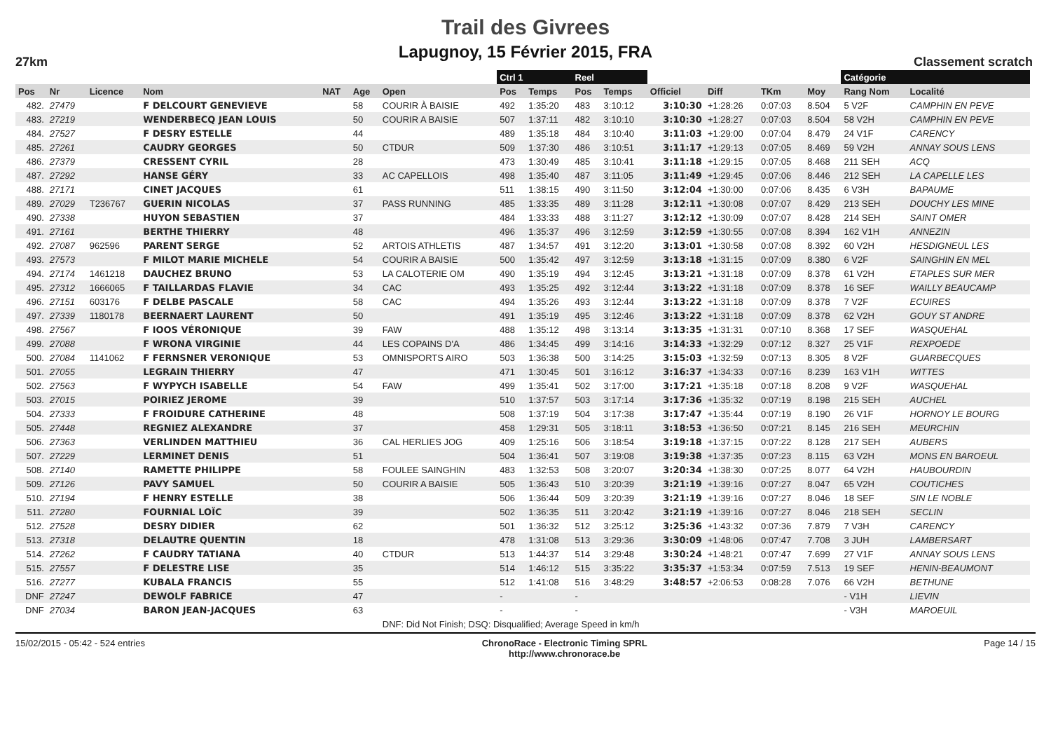Trail des Givrees
Lapugnoy, 15 Février 2015, FRA
27km Classement scratch
| | | | | | | | Ctrl 1 | | Reel | | | | | | Catégorie | | |
| --- | --- | --- | --- | --- | --- | --- | --- | --- | --- | --- | --- | --- | --- | --- | --- | --- | --- |
| Pos | Nr | Licence | Nom | NAT | Age | Open | Pos | Temps | Pos | Temps | Officiel | Diff | TKm | Moy | Rang Nom | Localité | |
| 482. | 27479 | | F DELCOURT GENEVIEVE | | 58 | COURIR À BAISIE | 492 | 1:35:20 | 483 | 3:10:12 | 3:10:30 | +1:28:26 | 0:07:03 | 8.504 | 5 V2F | CAMPHIN EN PEVE | |
| 483. | 27219 | | WENDERBECQ JEAN LOUIS | | 50 | COURIR A BAISIE | 507 | 1:37:11 | 482 | 3:10:10 | 3:10:30 | +1:28:27 | 0:07:03 | 8.504 | 58 V2H | CAMPHIN EN PEVE | |
| 484. | 27527 | | F DESRY ESTELLE | | 44 | | 489 | 1:35:18 | 484 | 3:10:40 | 3:11:03 | +1:29:00 | 0:07:04 | 8.479 | 24 V1F | CARENCY | |
| 485. | 27261 | | CAUDRY GEORGES | | 50 | CTDUR | 509 | 1:37:30 | 486 | 3:10:51 | 3:11:17 | +1:29:13 | 0:07:05 | 8.469 | 59 V2H | ANNAY SOUS LENS | |
| 486. | 27379 | | CRESSENT CYRIL | | 28 | | 473 | 1:30:49 | 485 | 3:10:41 | 3:11:18 | +1:29:15 | 0:07:05 | 8.468 | 211 SEH | ACQ | |
| 487. | 27292 | | HANSE GÉRY | | 33 | AC CAPELLOIS | 498 | 1:35:40 | 487 | 3:11:05 | 3:11:49 | +1:29:45 | 0:07:06 | 8.446 | 212 SEH | LA CAPELLE LES | |
| 488. | 27171 | | CINET JACQUES | | 61 | | 511 | 1:38:15 | 490 | 3:11:50 | 3:12:04 | +1:30:00 | 0:07:06 | 8.435 | 6 V3H | BAPAUME | |
| 489. | 27029 | T236767 | GUERIN NICOLAS | | 37 | PASS RUNNING | 485 | 1:33:35 | 489 | 3:11:28 | 3:12:11 | +1:30:08 | 0:07:07 | 8.429 | 213 SEH | DOUCHY LES MINE | |
| 490. | 27338 | | HUYON SEBASTIEN | | 37 | | 484 | 1:33:33 | 488 | 3:11:27 | 3:12:12 | +1:30:09 | 0:07:07 | 8.428 | 214 SEH | SAINT OMER | |
| 491. | 27161 | | BERTHE THIERRY | | 48 | | 496 | 1:35:37 | 496 | 3:12:59 | 3:12:59 | +1:30:55 | 0:07:08 | 8.394 | 162 V1H | ANNEZIN | |
| 492. | 27087 | 962596 | PARENT SERGE | | 52 | ARTOIS ATHLETIS | 487 | 1:34:57 | 491 | 3:12:20 | 3:13:01 | +1:30:58 | 0:07:08 | 8.392 | 60 V2H | HESDIGNEUL LES | |
| 493. | 27573 | | F MILOT MARIE MICHELE | | 54 | COURIR A BAISIE | 500 | 1:35:42 | 497 | 3:12:59 | 3:13:18 | +1:31:15 | 0:07:09 | 8.380 | 6 V2F | SAINGHIN EN MEL | |
| 494. | 27174 | 1461218 | DAUCHEZ BRUNO | | 53 | LA CALOTERIE OM | 490 | 1:35:19 | 494 | 3:12:45 | 3:13:21 | +1:31:18 | 0:07:09 | 8.378 | 61 V2H | ETAPLES SUR MER | |
| 495. | 27312 | 1666065 | F TAILLARDAS FLAVIE | | 34 | CAC | 493 | 1:35:25 | 492 | 3:12:44 | 3:13:22 | +1:31:18 | 0:07:09 | 8.378 | 16 SEF | WAILLY BEAUCAMP | |
| 496. | 27151 | 603176 | F DELBE PASCALE | | 58 | CAC | 494 | 1:35:26 | 493 | 3:12:44 | 3:13:22 | +1:31:18 | 0:07:09 | 8.378 | 7 V2F | ECUIRES | |
| 497. | 27339 | 1180178 | BEERNAERT LAURENT | | 50 | | 491 | 1:35:19 | 495 | 3:12:46 | 3:13:22 | +1:31:18 | 0:07:09 | 8.378 | 62 V2H | GOUY ST ANDRE | |
| 498. | 27567 | | F IOOS VÉRONIQUE | | 39 | FAW | 488 | 1:35:12 | 498 | 3:13:14 | 3:13:35 | +1:31:31 | 0:07:10 | 8.368 | 17 SEF | WASQUEHAL | |
| 499. | 27088 | | F WRONA VIRGINIE | | 44 | LES COPAINS D'A | 486 | 1:34:45 | 499 | 3:14:16 | 3:14:33 | +1:32:29 | 0:07:12 | 8.327 | 25 V1F | REXPOEDE | |
| 500. | 27084 | 1141062 | F FERNSNER VERONIQUE | | 53 | OMNISPORTS AIRO | 503 | 1:36:38 | 500 | 3:14:25 | 3:15:03 | +1:32:59 | 0:07:13 | 8.305 | 8 V2F | GUARBECQUES | |
| 501. | 27055 | | LEGRAIN THIERRY | | 47 | | 471 | 1:30:45 | 501 | 3:16:12 | 3:16:37 | +1:34:33 | 0:07:16 | 8.239 | 163 V1H | WITTES | |
| 502. | 27563 | | F WYPYCH ISABELLE | | 54 | FAW | 499 | 1:35:41 | 502 | 3:17:00 | 3:17:21 | +1:35:18 | 0:07:18 | 8.208 | 9 V2F | WASQUEHAL | |
| 503. | 27015 | | POIRIEZ JEROME | | 39 | | 510 | 1:37:57 | 503 | 3:17:14 | 3:17:36 | +1:35:32 | 0:07:19 | 8.198 | 215 SEH | AUCHEL | |
| 504. | 27333 | | F FROIDURE CATHERINE | | 48 | | 508 | 1:37:19 | 504 | 3:17:38 | 3:17:47 | +1:35:44 | 0:07:19 | 8.190 | 26 V1F | HORNOY LE BOURG | |
| 505. | 27448 | | REGNIEZ ALEXANDRE | | 37 | | 458 | 1:29:31 | 505 | 3:18:11 | 3:18:53 | +1:36:50 | 0:07:21 | 8.145 | 216 SEH | MEURCHIN | |
| 506. | 27363 | | VERLINDEN MATTHIEU | | 36 | CAL HERLIES JOG | 409 | 1:25:16 | 506 | 3:18:54 | 3:19:18 | +1:37:15 | 0:07:22 | 8.128 | 217 SEH | AUBERS | |
| 507. | 27229 | | LERMINET DENIS | | 51 | | 504 | 1:36:41 | 507 | 3:19:08 | 3:19:38 | +1:37:35 | 0:07:23 | 8.115 | 63 V2H | MONS EN BAROEUL | |
| 508. | 27140 | | RAMETTE PHILIPPE | | 58 | FOULEE SAINGHIN | 483 | 1:32:53 | 508 | 3:20:07 | 3:20:34 | +1:38:30 | 0:07:25 | 8.077 | 64 V2H | HAUBOURDIN | |
| 509. | 27126 | | PAVY SAMUEL | | 50 | COURIR A BAISIE | 505 | 1:36:43 | 510 | 3:20:39 | 3:21:19 | +1:39:16 | 0:07:27 | 8.047 | 65 V2H | COUTICHES | |
| 510. | 27194 | | F HENRY ESTELLE | | 38 | | 506 | 1:36:44 | 509 | 3:20:39 | 3:21:19 | +1:39:16 | 0:07:27 | 8.046 | 18 SEF | SIN LE NOBLE | |
| 511. | 27280 | | FOURNIAL LOÏC | | 39 | | 502 | 1:36:35 | 511 | 3:20:42 | 3:21:19 | +1:39:16 | 0:07:27 | 8.046 | 218 SEH | SECLIN | |
| 512. | 27528 | | DESRY DIDIER | | 62 | | 501 | 1:36:32 | 512 | 3:25:12 | 3:25:36 | +1:43:32 | 0:07:36 | 7.879 | 7 V3H | CARENCY | |
| 513. | 27318 | | DELAUTRE QUENTIN | | 18 | | 478 | 1:31:08 | 513 | 3:29:36 | 3:30:09 | +1:48:06 | 0:07:47 | 7.708 | 3 JUH | LAMBERSART | |
| 514. | 27262 | | F CAUDRY TATIANA | | 40 | CTDUR | 513 | 1:44:37 | 514 | 3:29:48 | 3:30:24 | +1:48:21 | 0:07:47 | 7.699 | 27 V1F | ANNAY SOUS LENS | |
| 515. | 27557 | | F DELESTRE LISE | | 35 | | 514 | 1:46:12 | 515 | 3:35:22 | 3:35:37 | +1:53:34 | 0:07:59 | 7.513 | 19 SEF | HENIN-BEAUMONT | |
| 516. | 27277 | | KUBALA FRANCIS | | 55 | | 512 | 1:41:08 | 516 | 3:48:29 | 3:48:57 | +2:06:53 | 0:08:28 | 7.076 | 66 V2H | BETHUNE | |
| DNF | 27247 | | DEWOLF FABRICE | | 47 | | - | | - | | | | | | - V1H | LIEVIN | |
| DNF | 27034 | | BARON JEAN-JACQUES | | 63 | | - | | - | | | | | | - V3H | MAROEUIL | |
| | | | | | | DNF: Did Not Finish; DSQ: Disqualified; Average Speed in km/h | | | | | | | | | | | |
15/02/2015 - 05:42 - 524 entries ChronoRace - Electronic Timing SPRL
http://www.chronorace.be Page 14 / 15